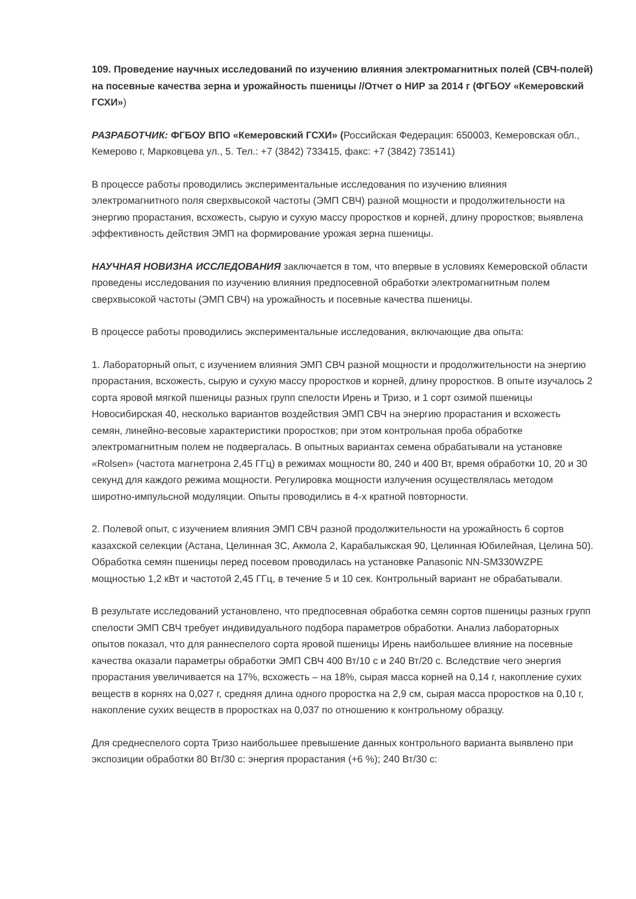109. Проведение научных исследований по изучению влияния электромагнитных полей (СВЧ-полей) на посевные качества зерна и урожайность пшеницы //Отчет о НИР за 2014 г (ФГБОУ «Кемеровский ГСХИ»)
РАЗРАБОТЧИК: ФГБОУ ВПО «Кемеровский ГСХИ» (Российская Федерация: 650003, Кемеровская обл., Кемерово г, Марковцева ул., 5. Тел.: +7 (3842) 733415, факс: +7 (3842) 735141)
В процессе работы проводились экспериментальные исследования по изучению влияния электромагнитного поля сверхвысокой частоты (ЭМП СВЧ) разной мощности и продолжительности на энергию прорастания, всхожесть, сырую и сухую массу проростков и корней, длину проростков; выявлена эффективность действия ЭМП на формирование урожая зерна пшеницы.
НАУЧНАЯ НОВИЗНА ИССЛЕДОВАНИЯ заключается в том, что впервые в условиях Кемеровской области проведены исследования по изучению влияния предпосевной обработки электромагнитным полем сверхвысокой частоты (ЭМП СВЧ) на урожайность и посевные качества пшеницы.
В процессе работы проводились экспериментальные исследования, включающие два опыта:
1. Лабораторный опыт, с изучением влияния ЭМП СВЧ разной мощности и продолжительности на энергию прорастания, всхожесть, сырую и сухую массу проростков и корней, длину проростков. В опыте изучалось 2 сорта яровой мягкой пшеницы разных групп спелости Ирень и Тризо, и 1 сорт озимой пшеницы Новосибирская 40, несколько вариантов воздействия ЭМП СВЧ на энергию прорастания и всхожесть семян, линейно-весовые характеристики проростков; при этом контрольная проба обработке электромагнитным полем не подвергалась. В опытных вариантах семена обрабатывали на установке «Rolsen» (частота магнетрона 2,45 ГГц) в режимах мощности 80, 240 и 400 Вт, время обработки 10, 20 и 30 секунд для каждого режима мощности. Регулировка мощности излучения осуществлялась методом широтно-импульсной модуляции. Опыты проводились в 4-х кратной повторности.
2. Полевой опыт, с изучением влияния ЭМП СВЧ разной продолжительности на урожайность 6 сортов казахской селекции (Астана, Целинная 3С, Акмола 2, Карабалыкская 90, Целинная Юбилейная, Целина 50). Обработка семян пшеницы перед посевом проводилась на установке Panasonic NN-SM330WZPE мощностью 1,2 кВт и частотой 2,45 ГГц, в течение 5 и 10 сек. Контрольный вариант не обрабатывали.
В результате исследований установлено, что предпосевная обработка семян сортов пшеницы разных групп спелости ЭМП СВЧ требует индивидуального подбора параметров обработки. Анализ лабораторных опытов показал, что для раннеспелого сорта яровой пшеницы Ирень наибольшее влияние на посевные качества оказали параметры обработки ЭМП СВЧ 400 Вт/10 с и 240 Вт/20 с. Вследствие чего энергия прорастания увеличивается на 17%, всхожесть – на 18%, сырая масса корней на 0,14 г, накопление сухих веществ в корнях на 0,027 г, средняя длина одного проростка на 2,9 см, сырая масса проростков на 0,10 г, накопление сухих веществ в проростках на 0,037 по отношению к контрольному образцу.
Для среднеспелого сорта Тризо наибольшее превышение данных контрольного варианта выявлено при экспозиции обработки 80 Вт/30 с: энергия прорастания (+6 %); 240 Вт/30 с: